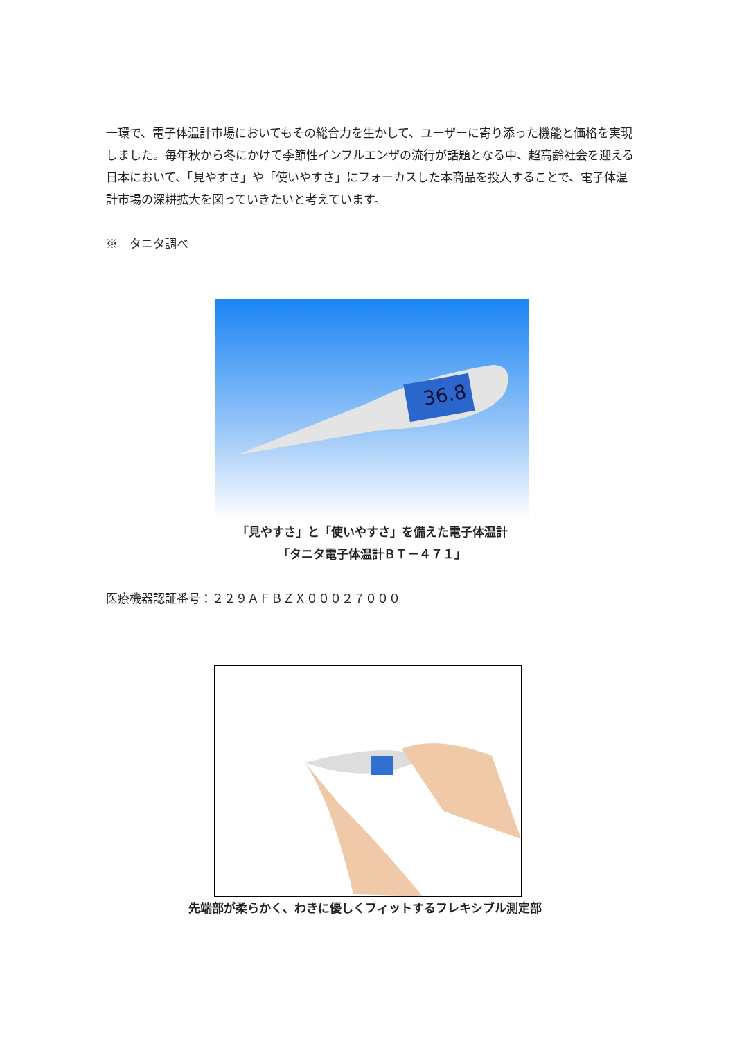一環で、電子体温計市場においてもその総合力を生かして、ユーザーに寄り添った機能と価格を実現しました。毎年秋から冬にかけて季節性インフルエンザの流行が話題となる中、超高齢社会を迎える日本において、「見やすさ」や「使いやすさ」にフォーカスした本商品を投入することで、電子体温計市場の深耕拡大を図っていきたいと考えています。
※　タニタ調べ
36.8
「見やすさ」と「使いやすさ」を備えた電子体温計
「タニタ電子体温計ＢＴ－４７１」
医療機器認証番号：２２９ＡＦＢＺＸ０００２７０００
先端部が柔らかく、わきに優しくフィットするフレキシブル測定部